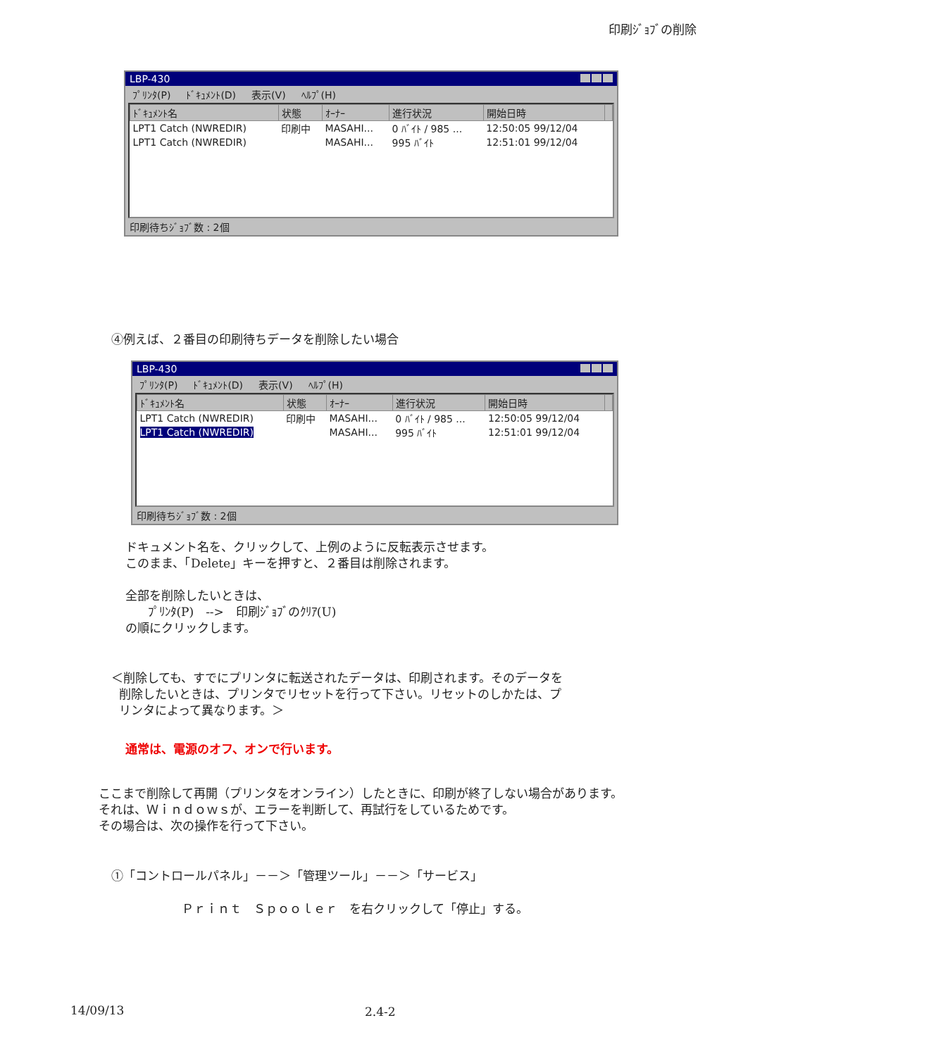印刷ｼﾞｮﾌﾞの削除
LBP-430
ﾌﾟﾘﾝﾀ(P) ﾄﾞｷｭﾒﾝﾄ(D) 表示(V) ﾍﾙﾌﾟ(H)
| ﾄﾞｷｭﾒﾝﾄ名 | 状態 | ｵｰﾅｰ | 進行状況 | 開始日時 | |
| --- | --- | --- | --- | --- | --- |
| LPT1 Catch (NWREDIR) | 印刷中 | MASAHI... | 0 ﾊﾞｲﾄ / 985 ... | 12:50:05 99/12/04 | |
| LPT1 Catch (NWREDIR) | | MASAHI... | 995 ﾊﾞｲﾄ | 12:51:01 99/12/04 | |
印刷待ちｼﾞｮﾌﾞ数 : 2個
④例えば、２番目の印刷待ちデータを削除したい場合
LBP-430
ﾌﾟﾘﾝﾀ(P) ﾄﾞｷｭﾒﾝﾄ(D) 表示(V) ﾍﾙﾌﾟ(H)
| ﾄﾞｷｭﾒﾝﾄ名 | 状態 | ｵｰﾅｰ | 進行状況 | 開始日時 | |
| --- | --- | --- | --- | --- | --- |
| LPT1 Catch (NWREDIR) | 印刷中 | MASAHI... | 0 ﾊﾞｲﾄ / 985 ... | 12:50:05 99/12/04 | |
| LPT1 Catch (NWREDIR) | | MASAHI... | 995 ﾊﾞｲﾄ | 12:51:01 99/12/04 | |
印刷待ちｼﾞｮﾌﾞ数 : 2個
ドキュメント名を、クリックして、上例のように反転表示させます。
このまま、「Delete」キーを押すと、２番目は削除されます。
全部を削除したいときは、
ﾌﾟﾘﾝﾀ(P)　-->　印刷ｼﾞｮﾌﾞのｸﾘｱ(U)
の順にクリックします。
＜削除しても、すでにプリンタに転送されたデータは、印刷されます。そのデータを
削除したいときは、プリンタでリセットを行って下さい。リセットのしかたは、プ
リンタによって異なります。＞
通常は、電源のオフ、オンで行います。
ここまで削除して再開（プリンタをオンライン）したときに、印刷が終了しない場合があります。
それは、Ｗｉｎｄｏｗｓが、エラーを判断して、再試行をしているためです。
その場合は、次の操作を行って下さい。
①「コントロールパネル」－－＞「管理ツール」－－＞「サービス」
Ｐｒｉｎｔ　Ｓｐｏｏｌｅｒ　を右クリックして「停止」する。
14/09/13 2.4-2